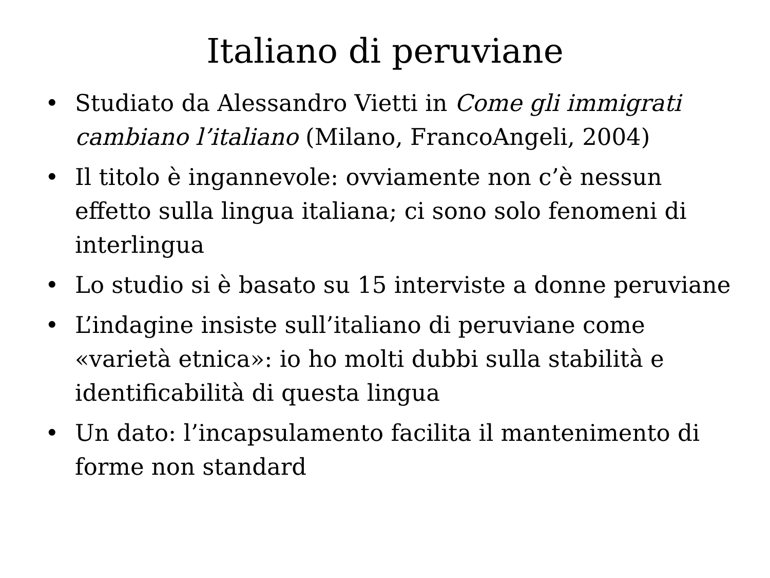Italiano di peruviane
• Studiato da Alessandro Vietti in Come gli immigrati cambiano l’italiano (Milano, FrancoAngeli, 2004)
• Il titolo è ingannevole: ovviamente non c’è nessun effetto sulla lingua italiana; ci sono solo fenomeni di interlingua
• Lo studio si è basato su 15 interviste a donne peruviane
• L’indagine insiste sull’italiano di peruviane come «varietà etnica»: io ho molti dubbi sulla stabilità e identificabilità di questa lingua
• Un dato: l’incapsulamento facilita il mantenimento di forme non standard